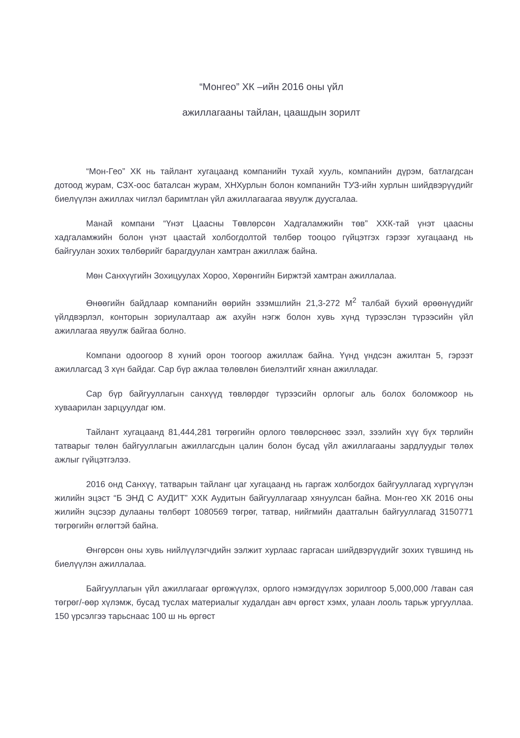“Монгео” ХК –ийн 2016 оны үйл
ажиллагааны тайлан, цаашдын зорилт
“Мон-Гео” ХК нь тайлант хугацаанд компанийн тухай хууль, компанийн дүрэм, батлагдсан дотоод журам, СЗХ-оос баталсан журам, ХНХурлын болон компанийн ТУЗ-ийн хурлын шийдвэрүүдийг биелүүлэн ажиллах чиглэл баримтлан үйл ажиллагаагаа явуулж дуусгалаа.
Манай компани “Үнэт Цаасны Төвлөрсөн Хадгаламжийн төв” ХХК-тай үнэт цаасны хадгаламжийн болон үнэт цаастай холбогдолтой төлбөр тооцоо гүйцэтгэх гэрээг хугацаанд нь байгуулан зохих төлбөрийг барагдуулан хамтран ажиллаж байна.
Мөн Санхүүгийн Зохицуулах Хороо, Хөрөнгийн Биржтэй хамтран ажиллалаа.
Өнөөгийн байдлаар компанийн өөрийн эзэмшлийн 21,3-272 М<sup>2</sup> талбай бүхий өрөөнүүдийг үйлдвэрлэл, конторын зориулалтаар аж ахуйн нэгж болон хувь хүнд түрээслэн түрээсийн үйл ажиллагаа явуулж байгаа болно.
Компани одоогоор 8 хүний орон тоогоор ажиллаж байна. Үүнд үндсэн ажилтан 5, гэрээт ажиллагсад 3 хүн байдаг. Сар бүр ажлаа төлөвлөн биелэлтийг хянан ажилладаг.
Сар бүр байгууллагын санхүүд төвлөрдөг түрээсийн орлогыг аль болох боломжоор нь хуваарилан зарцуулдаг юм.
Тайлант хугацаанд 81,444,281 төгрөгийн орлого төвлөрснөөс зээл, зээлийн хүү бүх төрлийн татварыг төлөн байгууллагын ажиллагсдын цалин болон бусад үйл ажиллагааны зардлуудыг төлөх ажлыг гүйцэтгэлээ.
2016 онд Санхүү, татварын тайланг цаг хугацаанд нь гаргаж холбогдох байгууллагад хүргүүлэн жилийн эцэст “Б ЭНД С АУДИТ” ХХК Аудитын байгууллагаар хянуулсан байна. Мон-гео ХК 2016 оны жилийн эцсээр дулааны төлбөрт 1080569 төгрөг, татвар, нийгмийн даатгалын байгууллагад 3150771 төгрөгийн өглөгтэй байна.
Өнгөрсөн оны хувь нийлүүлэгчдийн ээлжит хурлаас гаргасан шийдвэрүүдийг зохих түвшинд нь биелүүлэн ажиллалаа.
Байгууллагын үйл ажиллагааг өргөжүүлэх, орлого нэмэгдүүлэх зорилгоор 5,000,000 /таван сая төгрөг/-өөр хүлэмж, бусад туслах материалыг худалдан авч өргөст хэмх, улаан лооль тарьж ургууллаа. 150 үрсэлгээ тарьснаас 100 ш нь өргөст